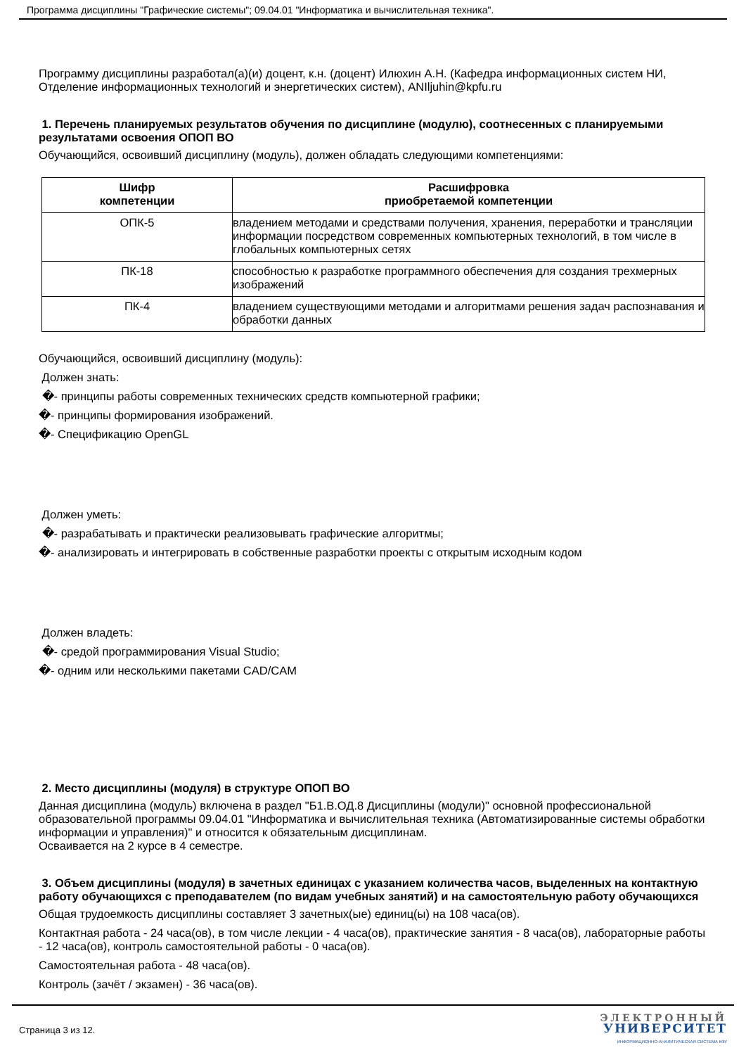Программа дисциплины "Графические системы"; 09.04.01 "Информатика и вычислительная техника".
Программу дисциплины разработал(а)(и) доцент, к.н. (доцент) Илюхин А.Н. (Кафедра информационных систем НИ, Отделение информационных технологий и энергетических систем), ANIljuhin@kpfu.ru
1. Перечень планируемых результатов обучения по дисциплине (модулю), соотнесенных с планируемыми результатами освоения ОПОП ВО
Обучающийся, освоивший дисциплину (модуль), должен обладать следующими компетенциями:
| Шифр компетенции | Расшифровка приобретаемой компетенции |
| --- | --- |
| ОПК-5 | владением методами и средствами получения, хранения, переработки и трансляции информации посредством современных компьютерных технологий, в том числе в глобальных компьютерных сетях |
| ПК-18 | способностью к разработке программного обеспечения для создания трехмерных изображений |
| ПК-4 | владением существующими методами и алгоритмами решения задач распознавания и обработки данных |
Обучающийся, освоивший дисциплину (модуль):
Должен знать:
�- принципы работы современных технических средств компьютерной графики;
�- принципы формирования изображений.
�- Спецификацию OpenGL
Должен уметь:
�- разрабатывать и практически реализовывать графические алгоритмы;
�- анализировать и интегрировать в собственные разработки проекты с открытым исходным кодом
Должен владеть:
�- средой программирования Visual Studio;
�- одним или несколькими пакетами CAD/CAM
2. Место дисциплины (модуля) в структуре ОПОП ВО
Данная дисциплина (модуль) включена в раздел "Б1.В.ОД.8 Дисциплины (модули)" основной профессиональной образовательной программы 09.04.01 "Информатика и вычислительная техника (Автоматизированные системы обработки информации и управления)" и относится к обязательным дисциплинам.
Осваивается на 2 курсе в 4 семестре.
3. Объем дисциплины (модуля) в зачетных единицах с указанием количества часов, выделенных на контактную работу обучающихся с преподавателем (по видам учебных занятий) и на самостоятельную работу обучающихся
Общая трудоемкость дисциплины составляет 3 зачетных(ые) единиц(ы) на 108 часа(ов).
Контактная работа - 24 часа(ов), в том числе лекции - 4 часа(ов), практические занятия - 8 часа(ов), лабораторные работы - 12 часа(ов), контроль самостоятельной работы - 0 часа(ов).
Самостоятельная работа - 48 часа(ов).
Контроль (зачёт / экзамен) - 36 часа(ов).
Страница 3 из 12.
ЭЛЕКТРОННЫЙ
УНИВЕРСИТЕТ
ИНФОРМАЦИОННО-АНАЛИТИЧЕСКАЯ СИСТЕМА КФУ